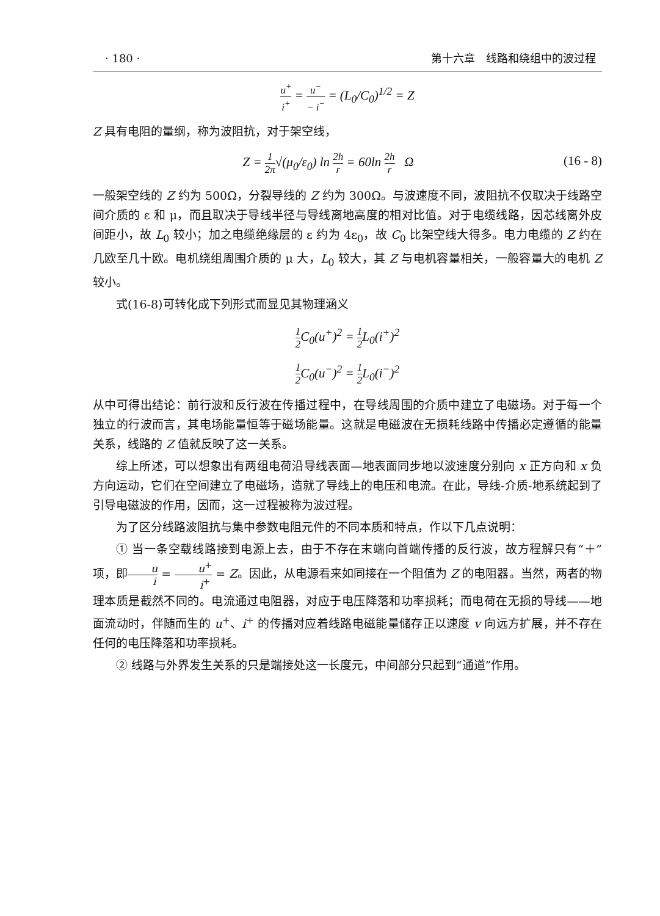· 180 · 第十六章　线路和绕组中的波过程
u<sup>+</sup> i<sup>+</sup> = u<sup>−</sup> − i<sup>−</sup> = (L<sub>0</sub>/C<sub>0</sub>)<sup>1/2</sup> = Z
Z 具有电阻的量纲，称为波阻抗，对于架空线，
Z = 1 2π√(μ<sub>0</sub>/ε<sub>0</sub>) ln 2h r = 60ln 2h r Ω (16 - 8)
一般架空线的 Z 约为 500Ω，分裂导线的 Z 约为 300Ω。与波速度不同，波阻抗不仅取决于线路空间介质的 ε 和 μ，而且取决于导线半径与导线离地高度的相对比值。对于电缆线路，因芯线离外皮间距小，故 L<sub>0</sub> 较小；加之电缆绝缘层的 ε 约为 4ε<sub>0</sub>，故 C<sub>0</sub> 比架空线大得多。电力电缆的 Z 约在几欧至几十欧。电机绕组周围介质的 μ 大，L<sub>0</sub> 较大，其 Z 与电机容量相关，一般容量大的电机 Z 较小。
式(16-8)可转化成下列形式而显见其物理涵义
1 2 C<sub>0</sub>(u<sup>+</sup>)<sup>2</sup> = 1 2 L<sub>0</sub>(i<sup>+</sup>)<sup>2</sup>
1 2 C<sub>0</sub>(u<sup>−</sup>)<sup>2</sup> = 1 2 L<sub>0</sub>(i<sup>−</sup>)<sup>2</sup>
从中可得出结论：前行波和反行波在传播过程中，在导线周围的介质中建立了电磁场。对于每一个独立的行波而言，其电场能量恒等于磁场能量。这就是电磁波在无损耗线路中传播必定遵循的能量关系，线路的 Z 值就反映了这一关系。
综上所述，可以想象出有两组电荷沿导线表面—地表面同步地以波速度分别向 x 正方向和 x 负方向运动，它们在空间建立了电磁场，造就了导线上的电压和电流。在此，导线-介质-地系统起到了引导电磁波的作用，因而，这一过程被称为波过程。
为了区分线路波阻抗与集中参数电阻元件的不同本质和特点，作以下几点说明：
① 当一条空载线路接到电源上去，由于不存在末端向首端传播的反行波，故方程解只有“＋”项，即u i = u<sup>+</sup> i<sup>+</sup> = Z。因此，从电源看来如同接在一个阻值为 Z 的电阻器。当然，两者的物理本质是截然不同的。电流通过电阻器，对应于电压降落和功率损耗；而电荷在无损的导线——地面流动时，伴随而生的 u<sup>+</sup>、i<sup>+</sup> 的传播对应着线路电磁能量储存正以速度 v 向远方扩展，并不存在任何的电压降落和功率损耗。
② 线路与外界发生关系的只是端接处这一长度元，中间部分只起到“通道”作用。